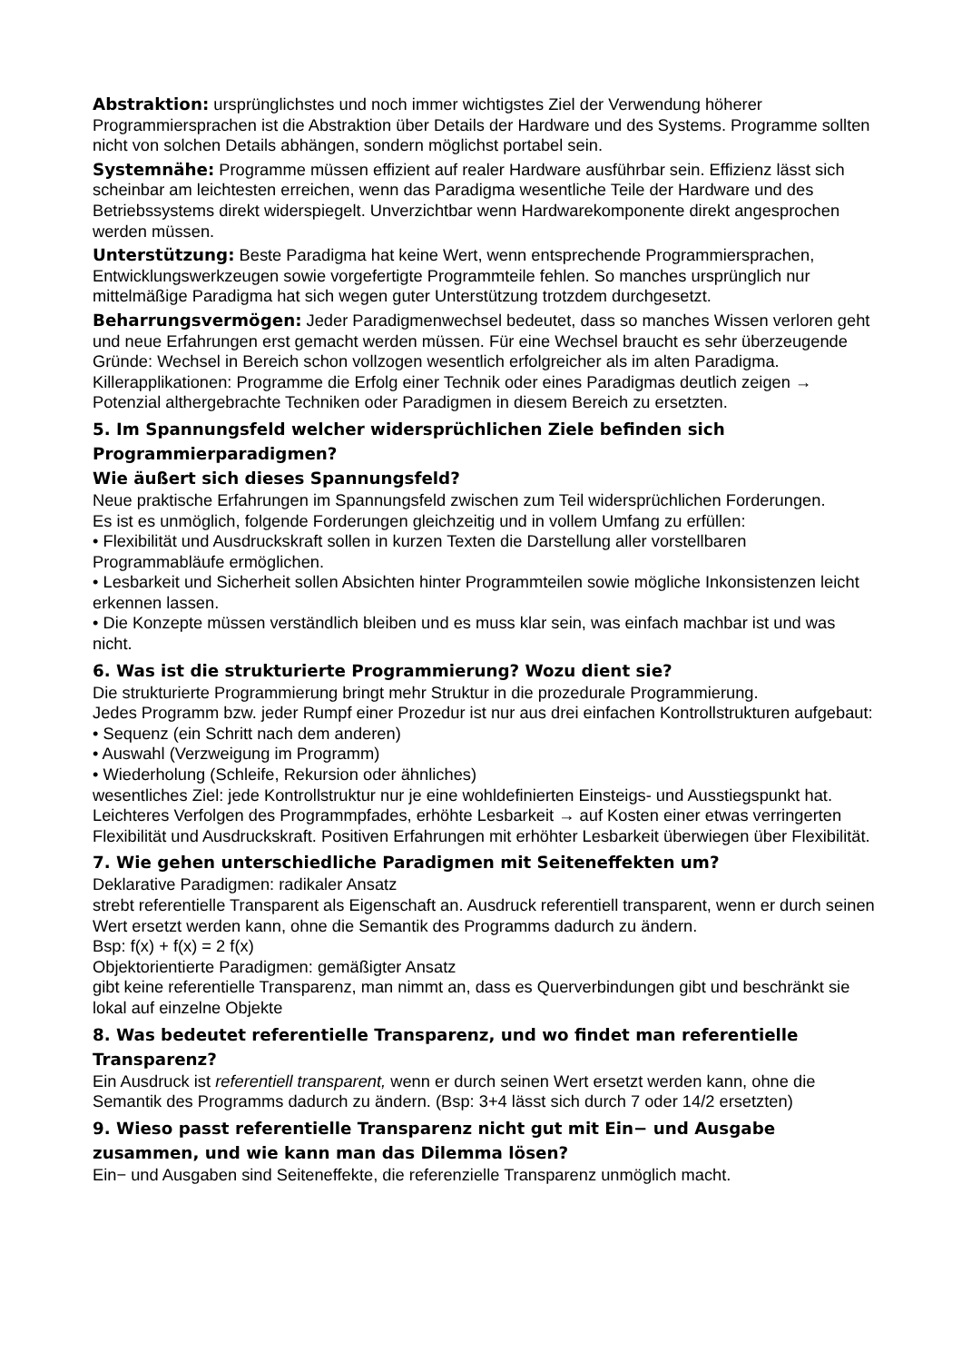Abstraktion: ursprünglichstes und noch immer wichtigstes Ziel der Verwendung höherer Programmiersprachen ist die Abstraktion über Details der Hardware und des Systems. Programme sollten nicht von solchen Details abhängen, sondern möglichst portabel sein.
Systemnähe: Programme müssen effizient auf realer Hardware ausführbar sein. Effizienz lässt sich scheinbar am leichtesten erreichen, wenn das Paradigma wesentliche Teile der Hardware und des Betriebssystems direkt widerspiegelt. Unverzichtbar wenn Hardwarekomponente direkt angesprochen werden müssen.
Unterstützung: Beste Paradigma hat keine Wert, wenn entsprechende Programmiersprachen, Entwicklungswerkzeugen sowie vorgefertigte Programmteile fehlen. So manches ursprünglich nur mittelmäßige Paradigma hat sich wegen guter Unterstützung trotzdem durchgesetzt.
Beharrungsvermögen: Jeder Paradigmenwechsel bedeutet, dass so manches Wissen verloren geht und neue Erfahrungen erst gemacht werden müssen. Für eine Wechsel braucht es sehr überzeugende Gründe: Wechsel in Bereich schon vollzogen wesentlich erfolgreicher als im alten Paradigma. Killerapplikationen: Programme die Erfolg einer Technik oder eines Paradigmas deutlich zeigen → Potenzial althergebrachte Techniken oder Paradigmen in diesem Bereich zu ersetzten.
5. Im Spannungsfeld welcher widersprüchlichen Ziele befinden sich Programmierparadigmen?
Wie äußert sich dieses Spannungsfeld?
Neue praktische Erfahrungen im Spannungsfeld zwischen zum Teil widersprüchlichen Forderungen.
Es ist es unmöglich, folgende Forderungen gleichzeitig und in vollem Umfang zu erfüllen:
• Flexibilität und Ausdruckskraft sollen in kurzen Texten die Darstellung aller vorstellbaren Programmabläufe ermöglichen.
• Lesbarkeit und Sicherheit sollen Absichten hinter Programmteilen sowie mögliche Inkonsistenzen leicht erkennen lassen.
• Die Konzepte müssen verständlich bleiben und es muss klar sein, was einfach machbar ist und was nicht.
6. Was ist die strukturierte Programmierung? Wozu dient sie?
Die strukturierte Programmierung bringt mehr Struktur in die prozedurale Programmierung.
Jedes Programm bzw. jeder Rumpf einer Prozedur ist nur aus drei einfachen Kontrollstrukturen aufgebaut:
• Sequenz (ein Schritt nach dem anderen)
• Auswahl (Verzweigung im Programm)
• Wiederholung (Schleife, Rekursion oder ähnliches)
wesentliches Ziel: jede Kontrollstruktur nur je eine wohldefinierten Einsteigs- und Ausstiegspunkt hat. Leichteres Verfolgen des Programmpfades, erhöhte Lesbarkeit → auf Kosten einer etwas verringerten Flexibilität und Ausdruckskraft. Positiven Erfahrungen mit erhöhter Lesbarkeit überwiegen über Flexibilität.
7. Wie gehen unterschiedliche Paradigmen mit Seiteneffekten um?
Deklarative Paradigmen: radikaler Ansatz
strebt referentielle Transparent als Eigenschaft an. Ausdruck referentiell transparent, wenn er durch seinen Wert ersetzt werden kann, ohne die Semantik des Programms dadurch zu ändern.
Bsp: f(x) + f(x) = 2 f(x)
Objektorientierte Paradigmen: gemäßigter Ansatz
gibt keine referentielle Transparenz, man nimmt an, dass es Querverbindungen gibt und beschränkt sie lokal auf einzelne Objekte
8. Was bedeutet referentielle Transparenz, und wo findet man referentielle Transparenz?
Ein Ausdruck ist referentiell transparent, wenn er durch seinen Wert ersetzt werden kann, ohne die Semantik des Programms dadurch zu ändern. (Bsp: 3+4 lässt sich durch 7 oder 14/2 ersetzten)
9. Wieso passt referentielle Transparenz nicht gut mit Ein− und Ausgabe zusammen, und wie kann man das Dilemma lösen?
Ein− und Ausgaben sind Seiteneffekte, die referenzielle Transparenz unmöglich macht.